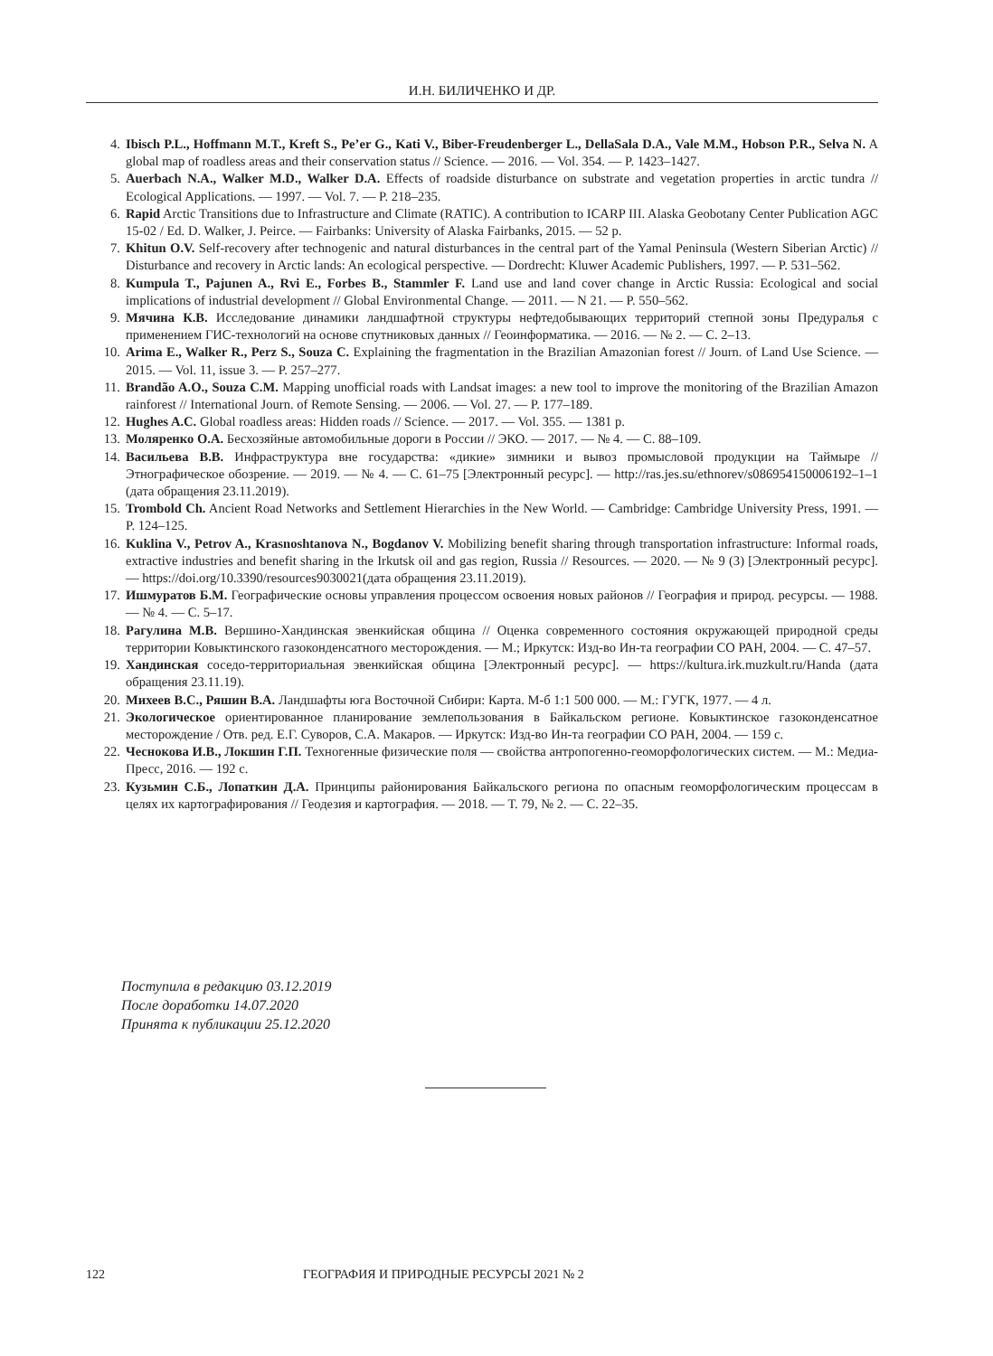И.Н. БИЛИЧЕНКО И ДР.
4. Ibisch P.L., Hoffmann M.T., Kreft S., Pe’er G., Kati V., Biber-Freudenberger L., DellaSala D.A., Vale M.M., Hobson P.R., Selva N. A global map of roadless areas and their conservation status // Science. — 2016. — Vol. 354. — P. 1423–1427.
5. Auerbach N.A., Walker M.D., Walker D.A. Effects of roadside disturbance on substrate and vegetation properties in arctic tundra // Ecological Applications. — 1997. — Vol. 7. — P. 218–235.
6. Rapid Arctic Transitions due to Infrastructure and Climate (RATIC). A contribution to ICARP III. Alaska Geobotany Center Publication AGC 15-02 / Ed. D. Walker, J. Peirce. — Fairbanks: University of Alaska Fairbanks, 2015. — 52 p.
7. Khitun O.V. Self-recovery after technogenic and natural disturbances in the central part of the Yamal Peninsula (Western Siberian Arctic) // Disturbance and recovery in Arctic lands: An ecological perspective. — Dordrecht: Kluwer Academic Publishers, 1997. — P. 531–562.
8. Kumpula T., Pajunen A., Rvi E., Forbes B., Stammler F. Land use and land cover change in Arctic Russia: Ecological and social implications of industrial development // Global Environmental Change. — 2011. — N 21. — P. 550–562.
9. Мячина К.В. Исследование динамики ландшафтной структуры нефтедобывающих территорий степной зоны Предуралья с применением ГИС-технологий на основе спутниковых данных // Геоинформатика. — 2016. — № 2. — С. 2–13.
10. Arima E., Walker R., Perz S., Souza C. Explaining the fragmentation in the Brazilian Amazonian forest // Journ. of Land Use Science. — 2015. — Vol. 11, issue 3. — P. 257–277.
11. Brandão A.O., Souza C.M. Mapping unofficial roads with Landsat images: a new tool to improve the monitoring of the Brazilian Amazon rainforest // International Journ. of Remote Sensing. — 2006. — Vol. 27. — P. 177–189.
12. Hughes A.C. Global roadless areas: Hidden roads // Science. — 2017. — Vol. 355. — 1381 p.
13. Моляренко О.А. Бесхозяйные автомобильные дороги в России // ЭКО. — 2017. — № 4. — С. 88–109.
14. Васильева В.В. Инфраструктура вне государства: «дикие» зимники и вывоз промысловой продукции на Таймыре // Этнографическое обозрение. — 2019. — № 4. — С. 61–75 [Электронный ресурс]. — http://ras.jes.su/ethnorev/s086954150006192–1–1 (дата обращения 23.11.2019).
15. Trombold Ch. Ancient Road Networks and Settlement Hierarchies in the New World. — Cambridge: Cambridge University Press, 1991. — P. 124–125.
16. Kuklina V., Petrov A., Krasnoshtanova N., Bogdanov V. Mobilizing benefit sharing through transportation infrastructure: Informal roads, extractive industries and benefit sharing in the Irkutsk oil and gas region, Russia // Resources. — 2020. — № 9 (3) [Электронный ресурс]. — https://doi.org/10.3390/resources9030021(дата обращения 23.11.2019).
17. Ишмуратов Б.М. Географические основы управления процессом освоения новых районов // География и природ. ресурсы. — 1988. — № 4. — С. 5–17.
18. Рагулина М.В. Вершино-Хандинская эвенкийская община // Оценка современного состояния окружающей природной среды территории Ковыктинского газоконденсатного месторождения. — М.; Иркутск: Изд-во Ин-та географии СО РАН, 2004. — С. 47–57.
19. Хандинская соседо-территориальная эвенкийская община [Электронный ресурс]. — https://kultura.irk.muzkult.ru/Handa (дата обращения 23.11.19).
20. Михеев В.С., Ряшин В.А. Ландшафты юга Восточной Сибири: Карта. М-б 1:1 500 000. — М.: ГУГК, 1977. — 4 л.
21. Экологическое ориентированное планирование землепользования в Байкальском регионе. Ковыктинское газоконденсатное месторождение / Отв. ред. Е.Г. Суворов, С.А. Макаров. — Иркутск: Изд-во Ин-та географии СО РАН, 2004. — 159 с.
22. Чеснокова И.В., Локшин Г.П. Техногенные физические поля — свойства антропогенно-геоморфологических систем. — М.: Медиа-Пресс, 2016. — 192 с.
23. Кузьмин С.Б., Лопаткин Д.А. Принципы районирования Байкальского региона по опасным геоморфологическим процессам в целях их картографирования // Геодезия и картография. — 2018. — Т. 79, № 2. — С. 22–35.
Поступила в редакцию 03.12.2019
После доработки 14.07.2020
Принята к публикации 25.12.2020
122 ГЕОГРАФИЯ И ПРИРОДНЫЕ РЕСУРСЫ 2021 № 2